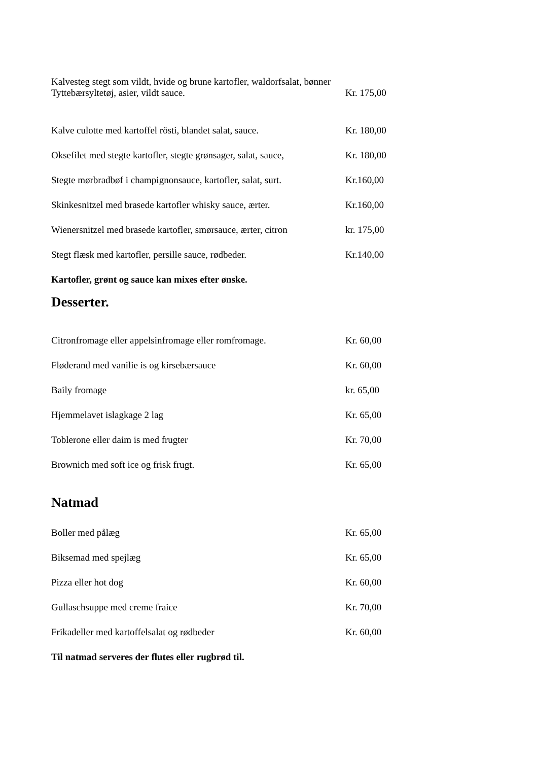Kalvesteg stegt som vildt, hvide og brune kartofler, waldorfsalat, bønner
Tyttebærsyltetøj, asier, vildt sauce. Kr. 175,00
Kalve culotte med kartoffel rösti, blandet salat, sauce. Kr. 180,00
Oksefilet med stegte kartofler, stegte grønsager, salat, sauce, Kr. 180,00
Stegte mørbradbøf i champignonsauce, kartofler, salat, surt. Kr.160,00
Skinkesnitzel med brasede kartofler whisky sauce, ærter. Kr.160,00
Wienersnitzel med brasede kartofler, smørsauce, ærter, citron kr. 175,00
Stegt flæsk med kartofler, persille sauce, rødbeder. Kr.140,00
Kartofler, grønt og sauce kan mixes efter ønske.
Desserter.
Citronfromage eller appelsinfromage eller romfromage. Kr. 60,00
Fløderand med vanilie is og kirsebærsauce Kr. 60,00
Baily fromage kr. 65,00
Hjemmelavet islagkage 2 lag Kr. 65,00
Toblerone eller daim is med frugter Kr. 70,00
Brownich med soft ice og frisk frugt. Kr. 65,00
Natmad
Boller med pålæg Kr. 65,00
Biksemad med spejlæg Kr. 65,00
Pizza eller hot dog Kr. 60,00
Gullaschsuppe med creme fraice Kr. 70,00
Frikadeller med kartoffelsalat og rødbeder Kr. 60,00
Til natmad serveres der flutes eller rugbrød til.